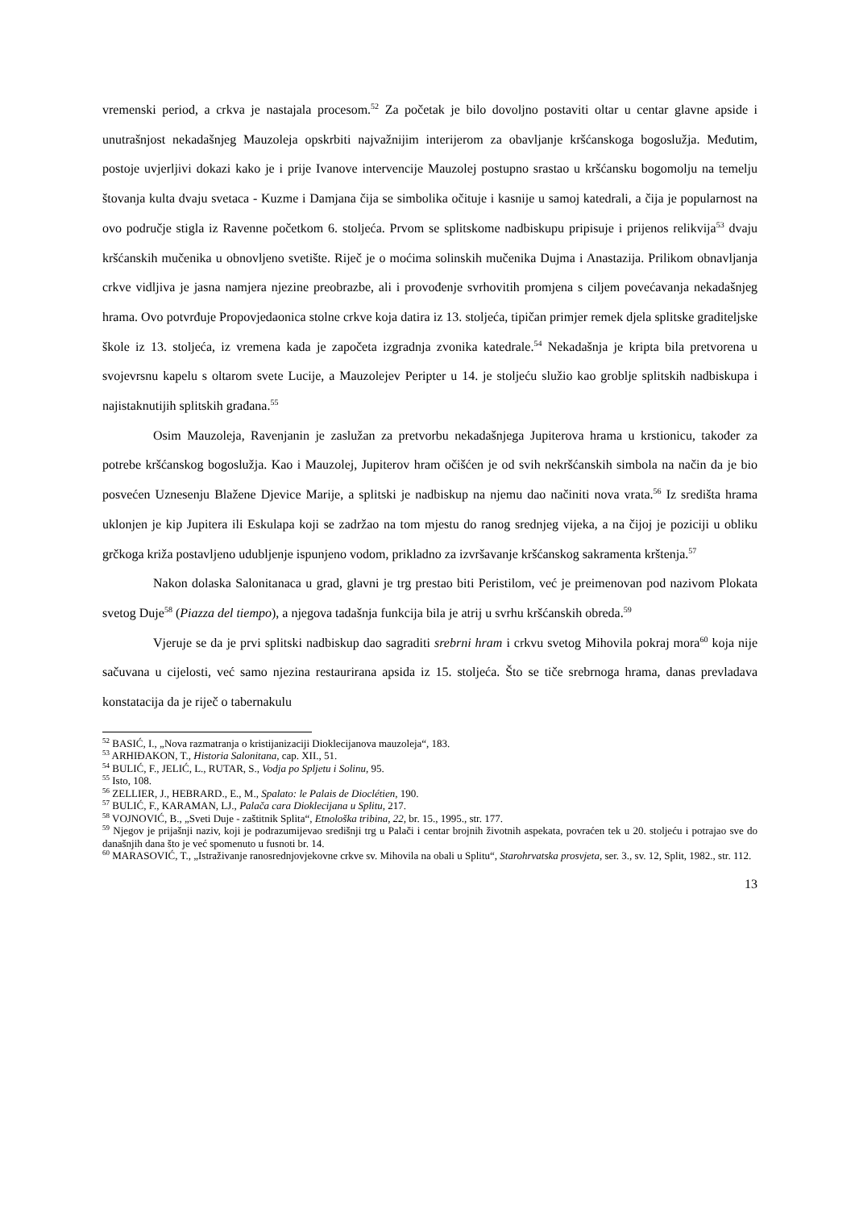vremenski period, a crkva je nastajala procesom.<sup>52</sup> Za početak je bilo dovoljno postaviti oltar u centar glavne apside i unutrašnjost nekadašnjeg Mauzoleja opskrbiti najvažnijim interijerom za obavljanje kršćanskoga bogoslužja. Međutim, postoje uvjerljivi dokazi kako je i prije Ivanove intervencije Mauzolej postupno srastao u kršćansku bogomolju na temelju štovanja kulta dvaju svetaca - Kuzme i Damjana čija se simbolika očituje i kasnije u samoj katedrali, a čija je popularnost na ovo područje stigla iz Ravenne početkom 6. stoljeća. Prvom se splitskome nadbiskupu pripisuje i prijenos relikvija<sup>53</sup> dvaju kršćanskih mučenika u obnovljeno svetište. Riječ je o moćima solinskih mučenika Dujma i Anastazija. Prilikom obnavljanja crkve vidljiva je jasna namjera njezine preobrazbe, ali i provođenje svrhovitih promjena s ciljem povećavanja nekadašnjeg hrama. Ovo potvrđuje Propovjedaonica stolne crkve koja datira iz 13. stoljeća, tipičan primjer remek djela splitske graditeljske škole iz 13. stoljeća, iz vremena kada je započeta izgradnja zvonika katedrale.<sup>54</sup> Nekadašnja je kripta bila pretvorena u svojevrsnu kapelu s oltarom svete Lucije, a Mauzolejev Peripter u 14. je stoljeću služio kao groblje splitskih nadbiskupa i najistaknutijih splitskih građana.<sup>55</sup>
Osim Mauzoleja, Ravenjanin je zaslužan za pretvorbu nekadašnjega Jupiterova hrama u krstionicu, također za potrebe kršćanskog bogoslužja. Kao i Mauzolej, Jupiterov hram očišćen je od svih nekršćanskih simbola na način da je bio posvećen Uznesenju Blažene Djevice Marije, a splitski je nadbiskup na njemu dao načiniti nova vrata.<sup>56</sup> Iz središta hrama uklonjen je kip Jupitera ili Eskulapa koji se zadržao na tom mjestu do ranog srednjeg vijeka, a na čijoj je poziciji u obliku grčkoga križa postavljeno udubljenje ispunjeno vodom, prikladno za izvršavanje kršćanskog sakramenta krštenja.<sup>57</sup>
Nakon dolaska Salonitanaca u grad, glavni je trg prestao biti Peristilom, već je preimenovan pod nazivom Plokata svetog Duje<sup>58</sup> (Piazza del tiempo), a njegova tadašnja funkcija bila je atrij u svrhu kršćanskih obreda.<sup>59</sup>
Vjeruje se da je prvi splitski nadbiskup dao sagraditi srebrni hram i crkvu svetog Mihovila pokraj mora<sup>60</sup> koja nije sačuvana u cijelosti, već samo njezina restaurirana apsida iz 15. stoljeća. Što se tiče srebrnoga hrama, danas prevladava konstatacija da je riječ o tabernakulu
<sup>52</sup> BASIĆ, I., „Nova razmatranja o kristijanizaciji Dioklecijanova mauzoleja“, 183.
<sup>53</sup> ARHIĐAKON, T., Historia Salonitana, cap. XII., 51.
<sup>54</sup> BULIĆ, F., JELIĆ, L., RUTAR, S., Vodja po Spljetu i Solinu, 95.
<sup>55</sup> Isto, 108.
<sup>56</sup> ZELLIER, J., HEBRARD., E., M., Spalato: le Palais de Dioclétien, 190.
<sup>57</sup> BULIĆ, F., KARAMAN, LJ., Palača cara Dioklecijana u Splitu, 217.
<sup>58</sup> VOJNOVIĆ, B., „Sveti Duje - zaštitnik Splita“, Etnološka tribina, 22, br. 15., 1995., str. 177.
<sup>59</sup> Njegov je prijašnji naziv, koji je podrazumijevao središnji trg u Palači i centar brojnih životnih aspekata, povraćen tek u 20. stoljeću i potrajao sve do današnjih dana što je već spomenuto u fusnoti br. 14.
<sup>60</sup> MARASOVIĆ, T., „Istraživanje ranosrednjovjekovne crkve sv. Mihovila na obali u Splitu“, Starohrvatska prosvjeta, ser. 3., sv. 12, Split, 1982., str. 112.
13